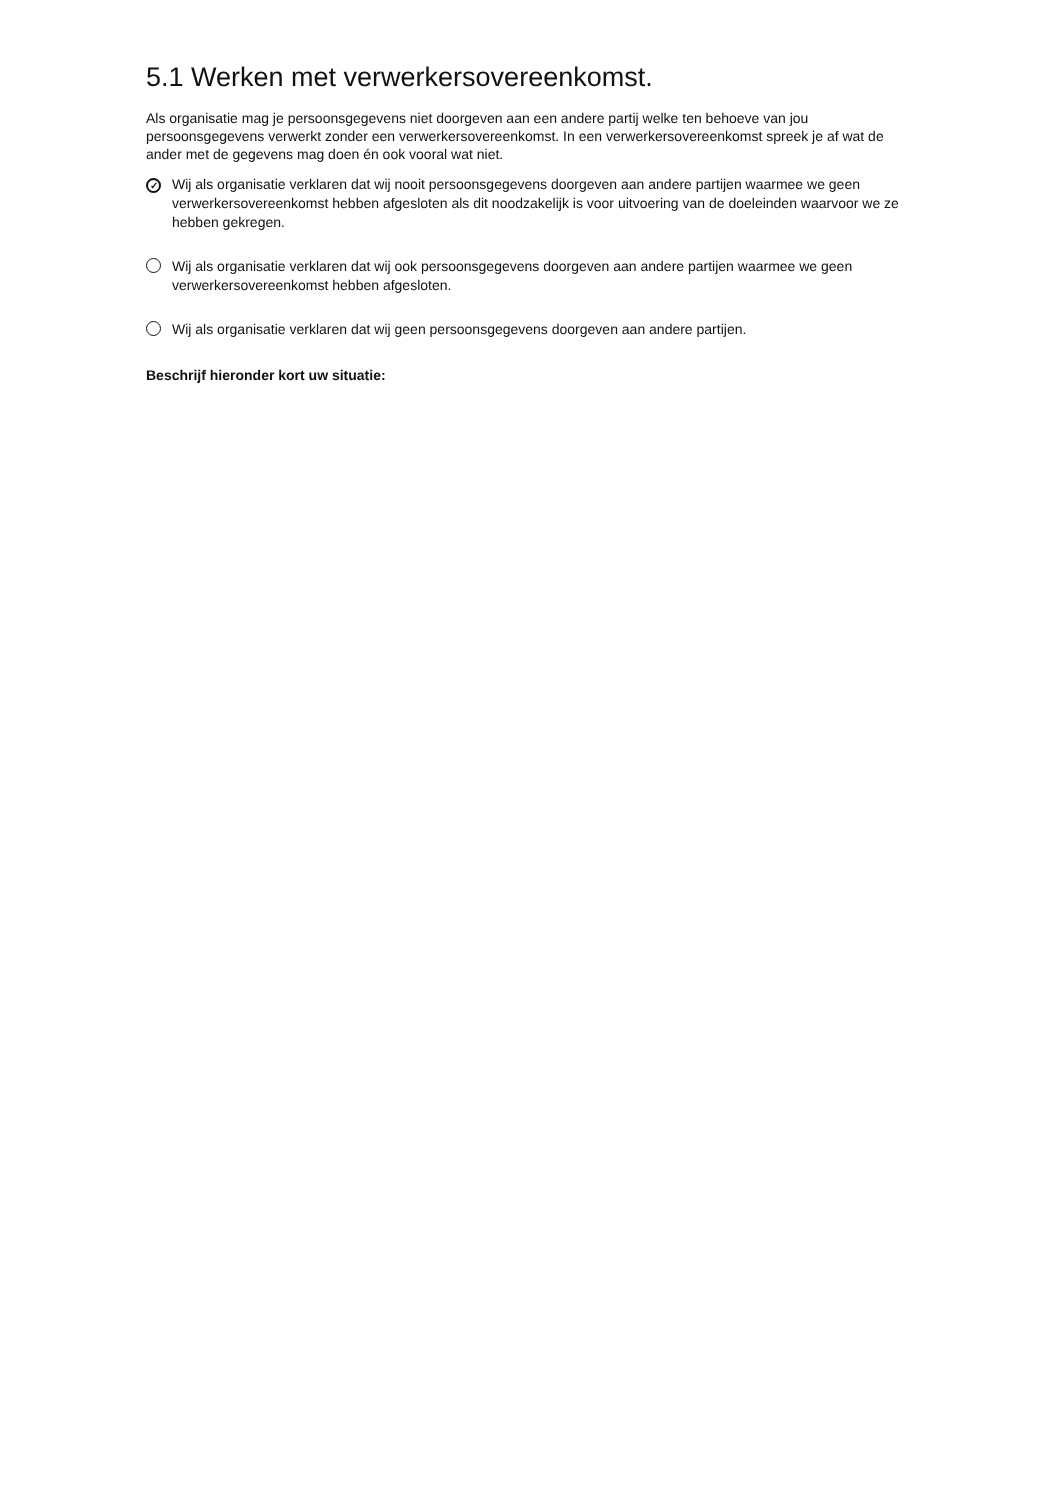5.1 Werken met verwerkersovereenkomst.
Als organisatie mag je persoonsgegevens niet doorgeven aan een andere partij welke ten behoeve van jou persoonsgegevens verwerkt zonder een verwerkersovereenkomst. In een verwerkersovereenkomst spreek je af wat de ander met de gegevens mag doen én ook vooral wat niet.
✓
Wij als organisatie verklaren dat wij nooit persoonsgegevens doorgeven aan andere partijen waarmee we geen verwerkersovereenkomst hebben afgesloten als dit noodzakelijk is voor uitvoering van de doeleinden waarvoor we ze hebben gekregen.
Wij als organisatie verklaren dat wij ook persoonsgegevens doorgeven aan andere partijen waarmee we geen verwerkersovereenkomst hebben afgesloten.
Wij als organisatie verklaren dat wij geen persoonsgegevens doorgeven aan andere partijen.
Beschrijf hieronder kort uw situatie: